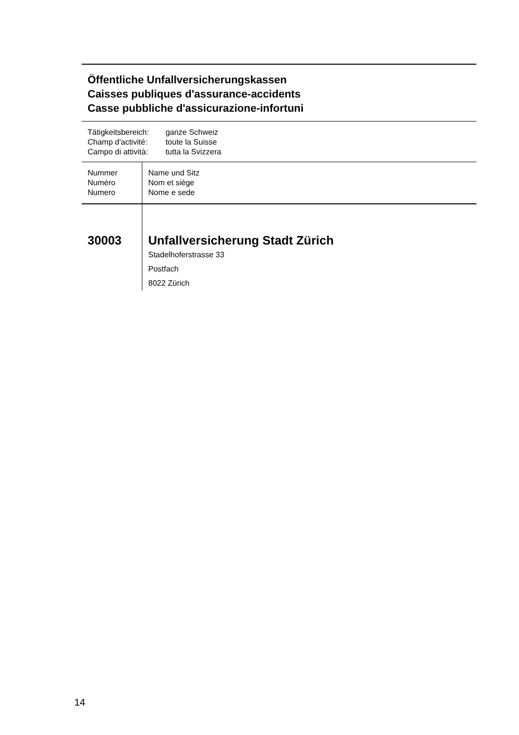Öffentliche Unfallversicherungskassen
Caisses publiques d'assurance-accidents
Casse pubbliche d'assicurazione-infortuni
| Tätigkeitsbereich: | ganze Schweiz |
| Champ d'activité: | toute la Suisse |
| Campo di attività: | tutta la Svizzera |
| | Nummer Numéro Numero | Name und Sitz Nom et siège Nome e sede |
| 30003 | Unfallversicherung Stadt Zürich Stadelhoferstrasse 33 Postfach 8022 Zürich | |
14